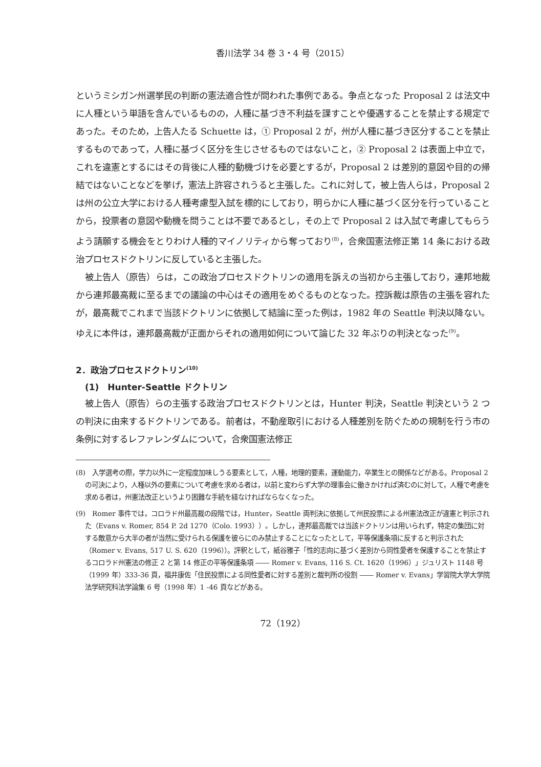香川法学 34 巻 3・4 号（2015）
というミシガン州選挙民の判断の憲法適合性が問われた事例である。争点となった Proposal 2 は法文中に人種という単語を含んでいるものの，人種に基づき不利益を課すことや優遇することを禁止する規定であった。そのため，上告人たる Schuette は，① Proposal 2 が，州が人種に基づき区分することを禁止するものであって，人種に基づく区分を生じさせるものではないこと，② Proposal 2 は表面上中立で，これを違憲とするにはその背後に人種的動機づけを必要とするが，Proposal 2 は差別的意図や目的の帰結ではないことなどを挙げ，憲法上許容されうると主張した。これに対して，被上告人らは，Proposal 2 は州の公立大学における人種考慮型入試を標的にしており，明らかに人種に基づく区分を行っていることから，投票者の意図や動機を問うことは不要であるとし，その上で Proposal 2 は入試で考慮してもらうよう請願する機会をとりわけ人種的マイノリティから奪っており<sup>(8)</sup>，合衆国憲法修正第 14 条における政治プロセスドクトリンに反していると主張した。
被上告人（原告）らは，この政治プロセスドクトリンの適用を訴えの当初から主張しており，連邦地裁から連邦最高裁に至るまでの議論の中心はその適用をめぐるものとなった。控訴裁は原告の主張を容れたが，最高裁でこれまで当該ドクトリンに依拠して結論に至った例は，1982 年の Seattle 判決以降ない。ゆえに本件は，連邦最高裁が正面からそれの適用如何について論じた 32 年ぶりの判決となった<sup>(9)</sup>。
2．政治プロセスドクトリン<sup>(10)</sup>
(1)　Hunter-Seattle ドクトリン
被上告人（原告）らの主張する政治プロセスドクトリンとは，Hunter 判決，Seattle 判決という 2 つの判決に由来するドクトリンである。前者は，不動産取引における人種差別を防ぐための規制を行う市の条例に対するレファレンダムについて，合衆国憲法修正
(8)　入学選考の際，学力以外に一定程度加味しうる要素として，人種，地理的要素，運動能力，卒業生との関係などがある。Proposal 2 の可決により，人種以外の要素について考慮を求める者は，以前と変わらず大学の理事会に働きかければ済むのに対して，人種で考慮を求める者は，州憲法改正というより困難な手続を経なければならなくなった。
(9)　Romer 事件では，コロラド州最高裁の段階では，Hunter，Seattle 両判決に依拠して州民投票による州憲法改正が違憲と判示された（Evans v. Romer, 854 P. 2d 1270（Colo. 1993））。しかし，連邦最高裁では当該ドクトリンは用いられず，特定の集団に対する敵意から大半の者が当然に受けられる保護を彼らにのみ禁止することになったとして，平等保護条項に反すると判示された（Romer v. Evans, 517 U. S. 620（1996））。評釈として，紙谷雅子「性的志向に基づく差別から同性愛者を保護することを禁止するコロラド州憲法の修正 2 と第 14 修正の平等保護条項 ―― Romer v. Evans, 116 S. Ct. 1620（1996）」ジュリスト 1148 号（1999 年）333-36 頁，福井康佐「住民投票による同性愛者に対する差別と裁判所の役割 ―― Romer v. Evans」学習院大学大学院法学研究科法学論集 6 号（1998 年）1 -46 頁などがある。
72（192）